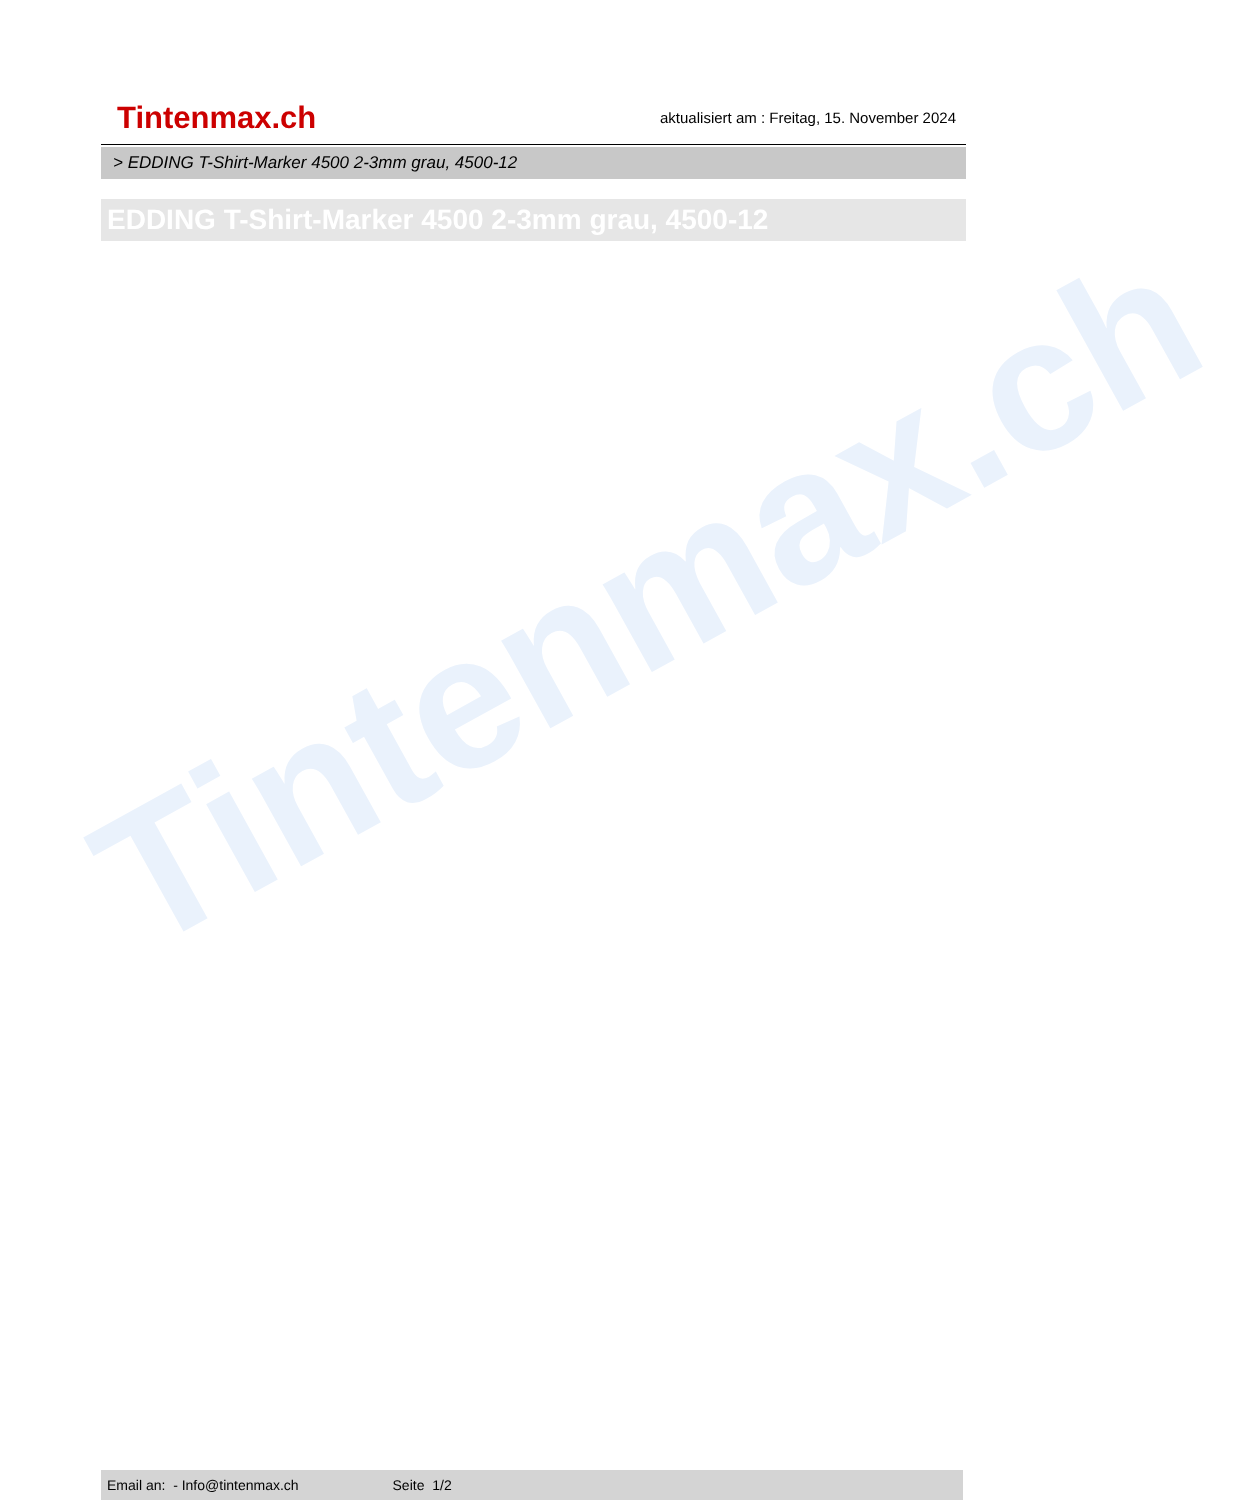Tintenmax.ch
Tintenmax.ch
aktualisiert am : Freitag, 15. November 2024
> EDDING T-Shirt-Marker 4500 2-3mm grau, 4500-12
EDDING T-Shirt-Marker 4500 2-3mm grau, 4500-12
Email an: - Info@tintenmax.ch Seite 1/2